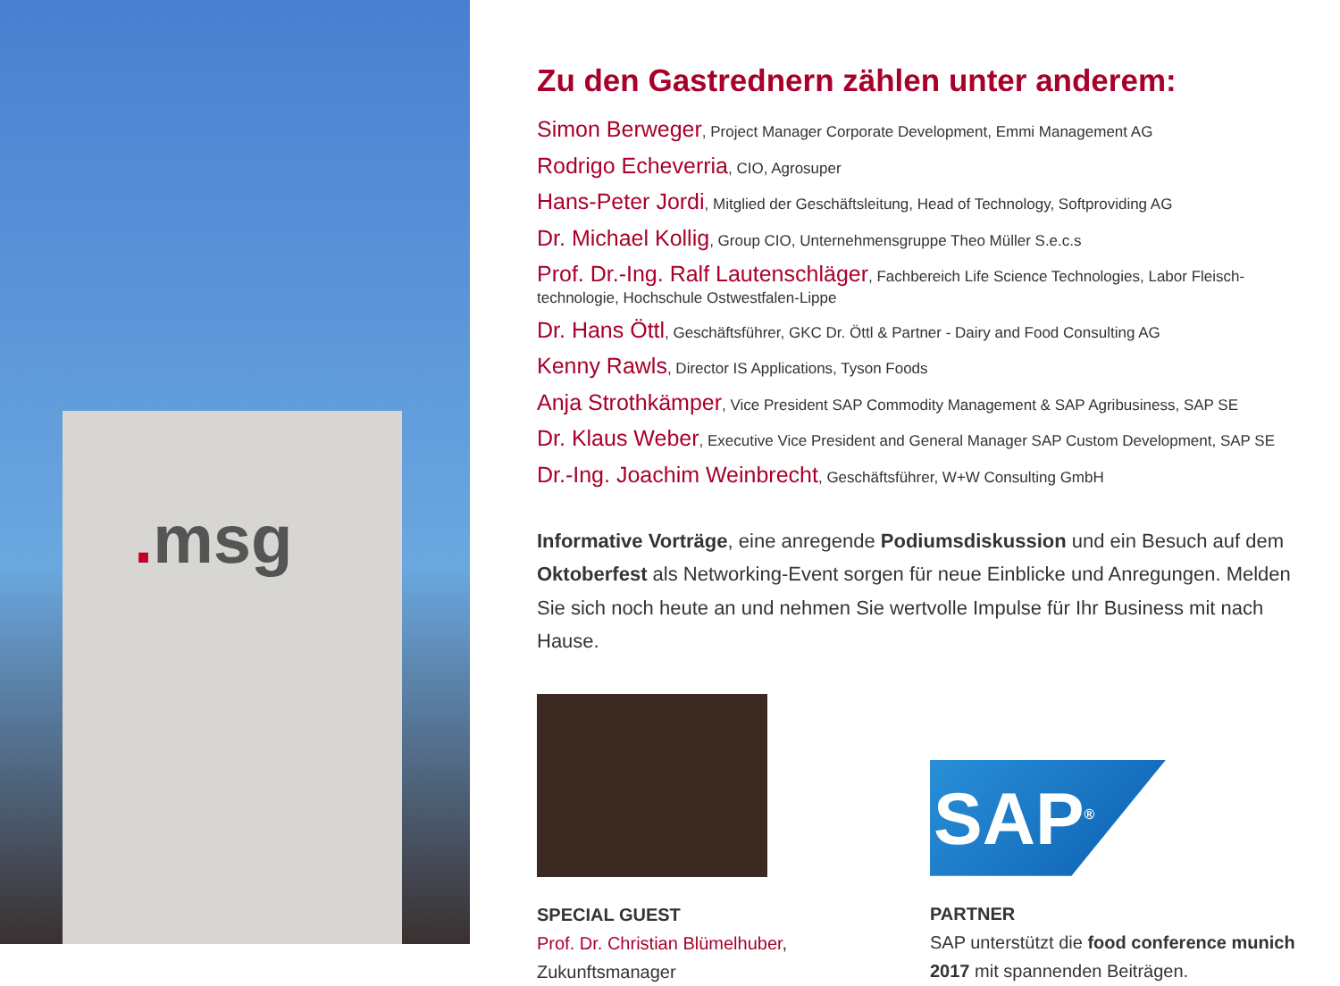. msg
Zu den Gastrednern zählen unter anderem:
Simon Berweger, Project Manager Corporate Development, Emmi Management AG
Rodrigo Echeverria, CIO, Agrosuper
Hans-Peter Jordi, Mitglied der Geschäftsleitung, Head of Technology, Softproviding AG
Dr. Michael Kollig, Group CIO, Unternehmensgruppe Theo Müller S.e.c.s
Prof. Dr.-Ing. Ralf Lautenschläger, Fachbereich Life Science Technologies, Labor Fleisch-technologie, Hochschule Ostwestfalen-Lippe
Dr. Hans Öttl, Geschäftsführer, GKC Dr. Öttl & Partner - Dairy and Food Consulting AG
Kenny Rawls, Director IS Applications, Tyson Foods
Anja Strothkämper, Vice President SAP Commodity Management & SAP Agribusiness, SAP SE
Dr. Klaus Weber, Executive Vice President and General Manager SAP Custom Development, SAP SE
Dr.-Ing. Joachim Weinbrecht, Geschäftsführer, W+W Consulting GmbH
Informative Vorträge, eine anregende Podiumsdiskussion und ein Besuch auf dem Oktoberfest als Networking-Event sorgen für neue Einblicke und Anregungen. Melden Sie sich noch heute an und nehmen Sie wertvolle Impulse für Ihr Business mit nach Hause.
SPECIAL GUEST
Prof. Dr. Christian Blümelhuber,
Zukunftsmanager
SAP<sup>®</sup>
PARTNER
SAP unterstützt die food conference munich 2017 mit spannenden Beiträgen.